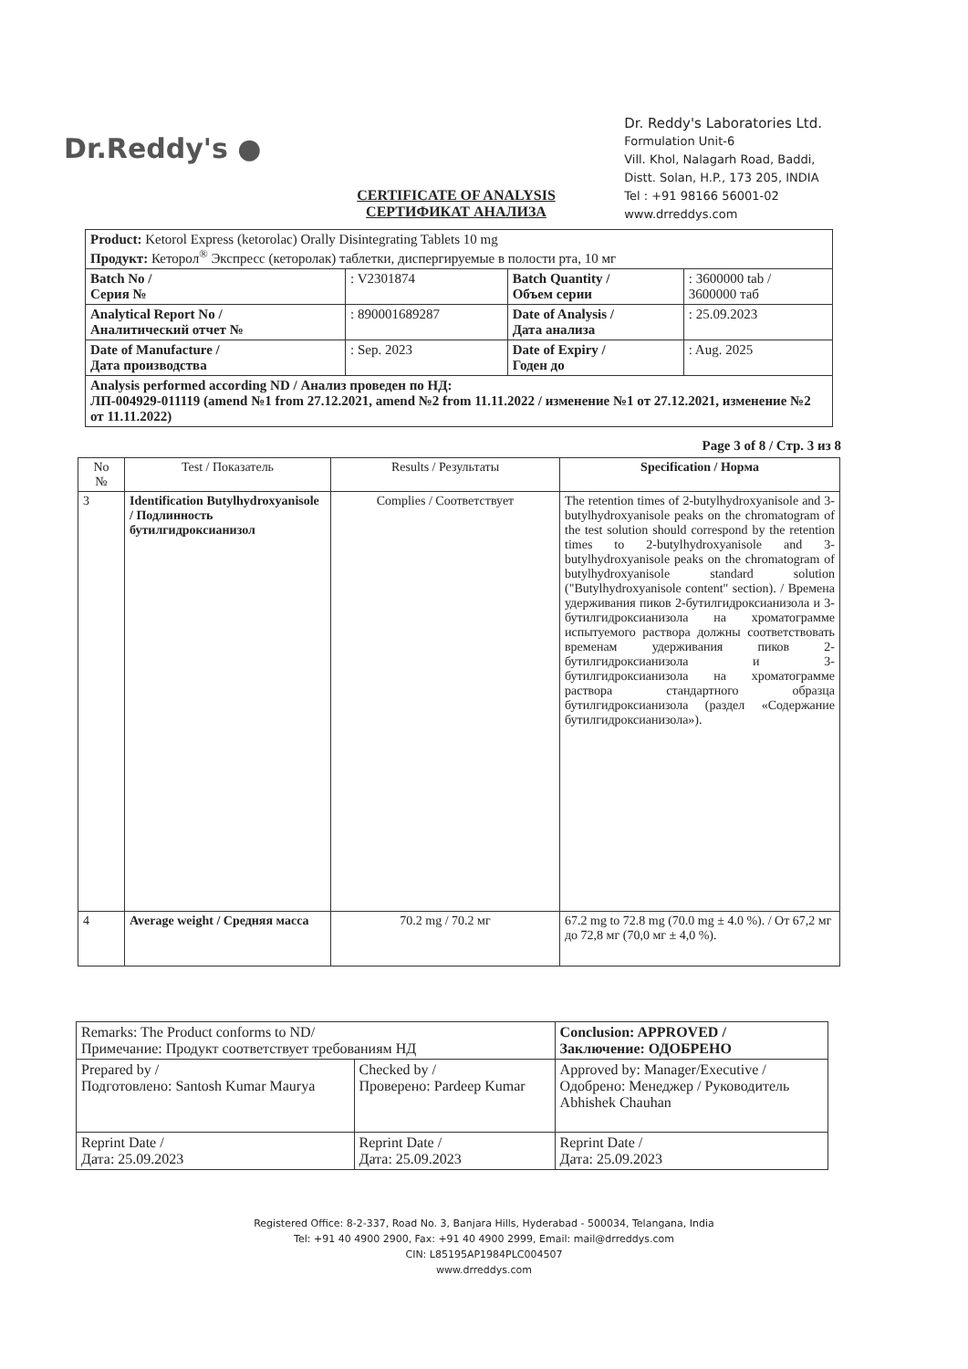Dr.Reddy's ●
Dr. Reddy's Laboratories Ltd.
Formulation Unit-6
Vill. Khol, Nalagarh Road, Baddi,
Distt. Solan, H.P., 173 205, INDIA
Tel : +91 98166 56001-02
www.drreddys.com
CERTIFICATE OF ANALYSIS
СЕРТИФИКАТ АНАЛИЗА
| Product: Ketorol Express (ketorolac) Orally Disintegrating Tablets 10 mg Продукт: Кеторол<sup>®</sup> Экспресс (кеторолак) таблетки, диспергируемые в полости рта, 10 мг | | | |
| Batch No / Серия № | : V2301874 | Batch Quantity / Объем серии | : 3600000 tab / 3600000 таб |
| Analytical Report No / Аналитический отчет № | : 890001689287 | Date of Analysis / Дата анализа | : 25.09.2023 |
| Date of Manufacture / Дата производства | : Sep. 2023 | Date of Expiry / Годен до | : Aug. 2025 |
| Analysis performed according ND / Анализ проведен по НД: ЛП-004929-011119 (amend №1 from 27.12.2021, amend №2 from 11.11.2022 / изменение №1 от 27.12.2021, изменение №2 от 11.11.2022) | | | |
Page 3 of 8 / Стр. 3 из 8
| No № | Test / Показатель | Results / Результаты | Specification / Норма |
| --- | --- | --- | --- |
| 3 | Identification Butylhydroxyanisole / Подлинность бутилгидроксианизол | Complies / Соответствует | The retention times of 2-butylhydroxyanisole and 3-butylhydroxyanisole peaks on the chromatogram of the test solution should correspond by the retention times to 2-butylhydroxyanisole and 3-butylhydroxyanisole peaks on the chromatogram of butylhydroxyanisole standard solution ("Butylhydroxyanisole content" section). / Времена удерживания пиков 2-бутилгидроксианизола и 3-бутилгидроксианизола на хроматограмме испытуемого раствора должны соответствовать временам удерживания пиков 2-бутилгидроксианизола и 3-бутилгидроксианизола на хроматограмме раствора стандартного образца бутилгидроксианизола (раздел «Содержание бутилгидроксианизола»). |
| 4 | Average weight / Средняя масса | 70.2 mg / 70.2 мг | 67.2 mg to 72.8 mg (70.0 mg ± 4.0 %). / От 67,2 мг до 72,8 мг (70,0 мг ± 4,0 %). |
| Remarks: The Product conforms to ND/ Примечание: Продукт соответствует требованиям НД | | Conclusion: APPROVED / Заключение: ОДОБРЕНО |
| Prepared by / Подготовлено: Santosh Kumar Maurya | Checked by / Проверено: Pardeep Kumar | Approved by: Manager/Executive / Одобрено: Менеджер / Руководитель Abhishek Chauhan |
| Reprint Date / Дата: 25.09.2023 | Reprint Date / Дата: 25.09.2023 | Reprint Date / Дата: 25.09.2023 |
Registered Office: 8-2-337, Road No. 3, Banjara Hills, Hyderabad - 500034, Telangana, India
Tel: +91 40 4900 2900, Fax: +91 40 4900 2999, Email: mail@drreddys.com
CIN: L85195AP1984PLC004507
www.drreddys.com